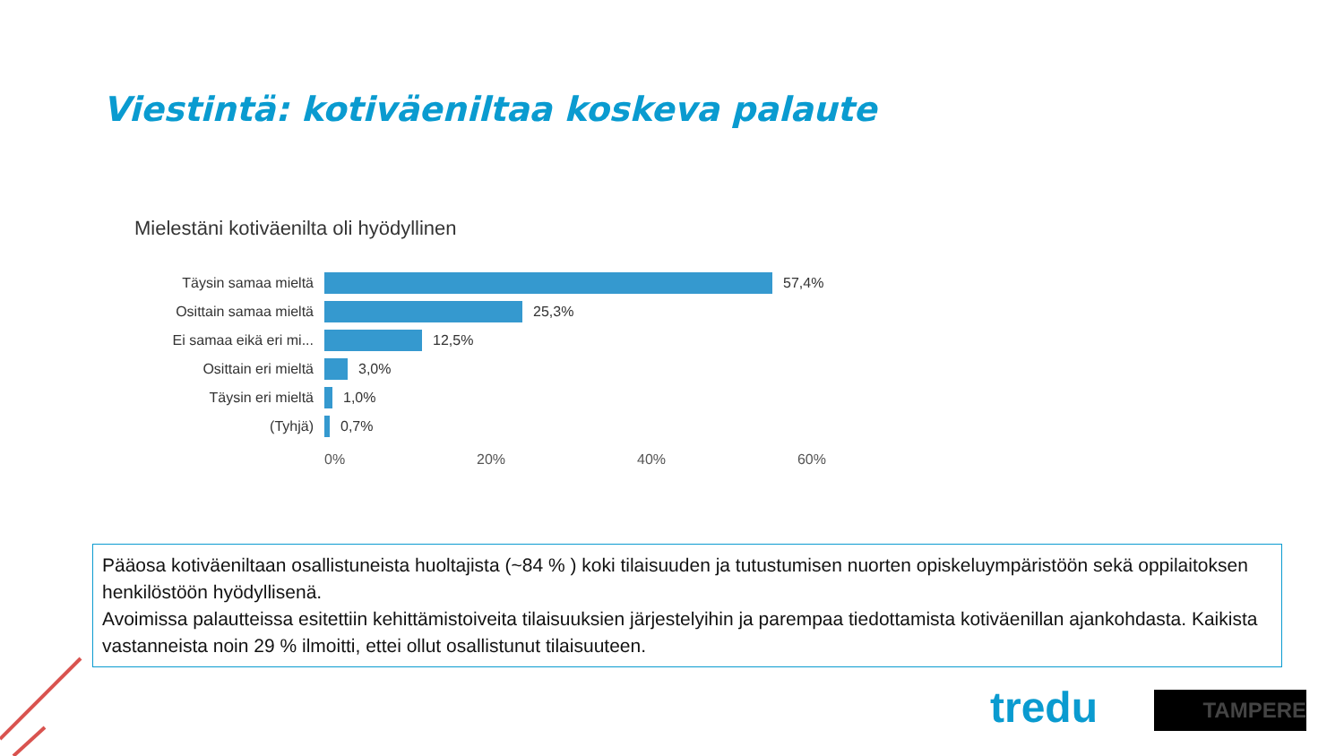Viestintä: kotiväeniltaa koskeva palaute
Mielestäni kotiväenilta oli hyödyllinen
Täysin samaa mieltä 57,4%
Osittain samaa mieltä 25,3%
Ei samaa eikä eri mi... 12,5%
Osittain eri mieltä 3,0%
Täysin eri mieltä 1,0%
(Tyhjä) 0,7%
0% 20% 40% 60%
Pääosa kotiväeniltaan osallistuneista huoltajista (~84 % ) koki tilaisuuden ja tutustumisen nuorten opiskeluympäristöön sekä oppilaitoksen henkilöstöön hyödyllisenä.
Avoimissa palautteissa esitettiin kehittämistoiveita tilaisuuksien järjestelyihin ja parempaa tiedottamista kotiväenillan ajankohdasta. Kaikista vastanneista noin 29 % ilmoitti, ettei ollut osallistunut tilaisuuteen.
tredu TAMPERE